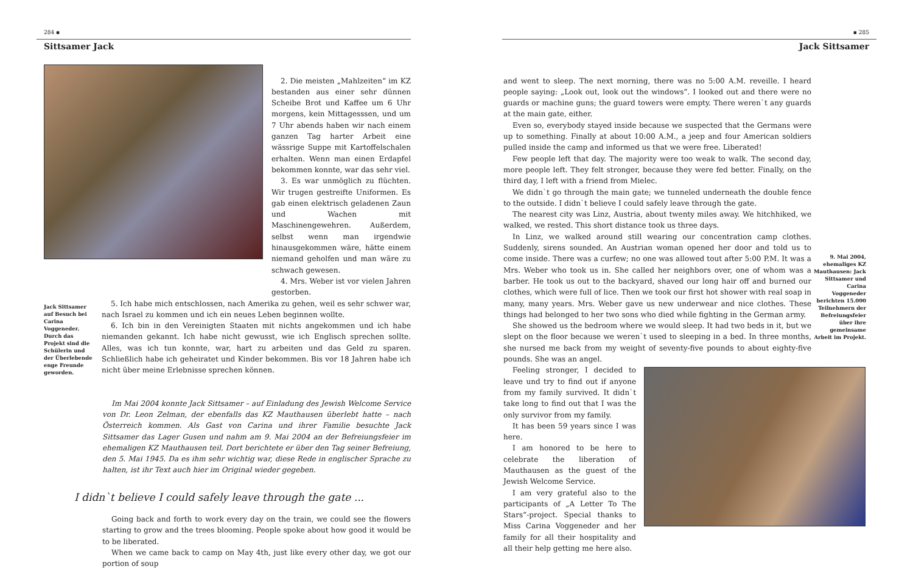284 ▪
Sittsamer Jack
2. Die meisten „Mahlzeiten“ im KZ bestanden aus einer sehr dünnen Scheibe Brot und Kaffee um 6 Uhr morgens, kein Mittagesssen, und um 7 Uhr abends haben wir nach einem ganzen Tag harter Arbeit eine wässrige Suppe mit Kartoffelschalen erhalten. Wenn man einen Erdapfel bekommen konnte, war das sehr viel.
3. Es war unmöglich zu flüchten. Wir trugen gestreifte Uniformen. Es gab einen elektrisch geladenen Zaun und Wachen mit Maschinengewehren. Außerdem, selbst wenn man irgendwie hinausgekommen wäre, hätte einem niemand geholfen und man wäre zu schwach gewesen.
4. Mrs. Weber ist vor vielen Jahren gestorben.
Jack Sittsamer auf Besuch bei Carina Voggeneder. Durch das Projekt sind die Schülerin und der Überlebende enge Freunde geworden.
5. Ich habe mich entschlossen, nach Amerika zu gehen, weil es sehr schwer war, nach Israel zu kommen und ich ein neues Leben beginnen wollte.
6. Ich bin in den Vereinigten Staaten mit nichts angekommen und ich habe niemanden gekannt. Ich habe nicht gewusst, wie ich Englisch sprechen sollte. Alles, was ich tun konnte, war, hart zu arbeiten und das Geld zu sparen. Schließlich habe ich geheiratet und Kinder bekommen. Bis vor 18 Jahren habe ich nicht über meine Erlebnisse sprechen können.
Im Mai 2004 konnte Jack Sittsamer – auf Einladung des Jewish Welcome Service von Dr. Leon Zelman, der ebenfalls das KZ Mauthausen überlebt hatte – nach Österreich kommen. Als Gast von Carina und ihrer Familie besuchte Jack Sittsamer das Lager Gusen und nahm am 9. Mai 2004 an der Befreiungsfeier im ehemaligen KZ Mauthausen teil. Dort berichtete er über den Tag seiner Befreiung, den 5. Mai 1945. Da es ihm sehr wichtig war, diese Rede in englischer Sprache zu halten, ist ihr Text auch hier im Original wieder gegeben.
I didn`t believe I could safely leave through the gate ...
Going back and forth to work every day on the train, we could see the flowers starting to grow and the trees blooming. People spoke about how good it would be to be liberated.
When we came back to camp on May 4th, just like every other day, we got our portion of soup
▪ 285
Jack Sittsamer
and went to sleep. The next morning, there was no 5:00 A.M. reveille. I heard people saying: „Look out, look out the windows“. I looked out and there were no guards or machine guns; the guard towers were empty. There weren`t any guards at the main gate, either.
Even so, everybody stayed inside because we suspected that the Germans were up to something. Finally at about 10:00 A.M., a jeep and four American soldiers pulled inside the camp and informed us that we were free. Liberated!
Few people left that day. The majority were too weak to walk. The second day, more people left. They felt stronger, because they were fed better. Finally, on the third day, I left with a friend from Mielec.
We didn`t go through the main gate; we tunneled underneath the double fence to the outside. I didn`t believe I could safely leave through the gate.
The nearest city was Linz, Austria, about twenty miles away. We hitchhiked, we walked, we rested. This short distance took us three days.
In Linz, we walked around still wearing our concentration camp clothes. Suddenly, sirens sounded. An Austrian woman opened her door and told us to come inside. There was a curfew; no one was allowed tout after 5:00 P.M. It was a Mrs. Weber who took us in. She called her neighbors over, one of whom was a barber. He took us out to the backyard, shaved our long hair off and burned our clothes, which were full of lice. Then we took our first hot shower with real soap in many, many years. Mrs. Weber gave us new underwear and nice clothes. These things had belonged to her two sons who died while fighting in the German army.
She showed us the bedroom where we would sleep. It had two beds in it, but we slept on the floor because we weren`t used to sleeping in a bed. In three months, she nursed me back from my weight of seventy-five pounds to about eighty-five pounds. She was an angel.
9. Mai 2004, ehemaliges KZ Mauthausen: Jack Sittsamer und Carina Voggeneder berichten 15.000 Teilnehmern der Befreiungsfeier über ihre gemeinsame Arbeit im Projekt.
Feeling stronger, I decided to leave und try to find out if anyone from my family survived. It didn`t take long to find out that I was the only survivor from my family.
It has been 59 years since I was here.
I am honored to be here to celebrate the liberation of Mauthausen as the guest of the Jewish Welcome Service.
I am very grateful also to the participants of „A Letter To The Stars“-project. Special thanks to Miss Carina Voggeneder and her family for all their hospitality and all their help getting me here also.